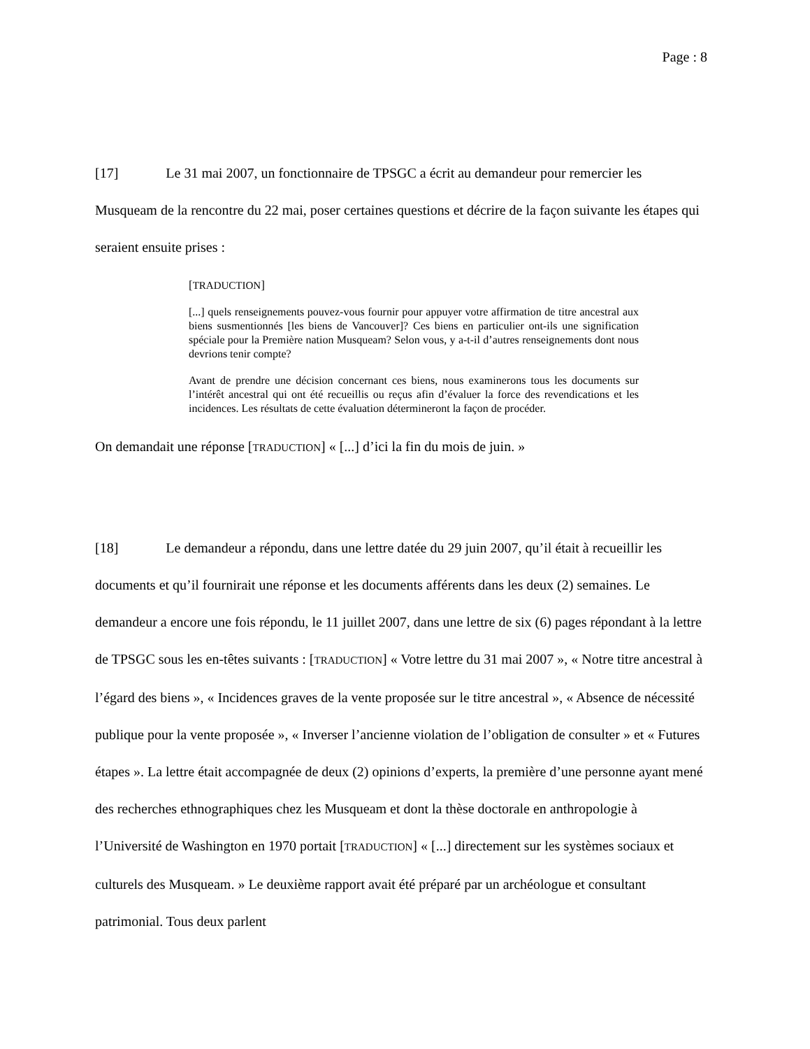Page : 8
[17] Le 31 mai 2007, un fonctionnaire de TPSGC a écrit au demandeur pour remercier les Musqueam de la rencontre du 22 mai, poser certaines questions et décrire de la façon suivante les étapes qui seraient ensuite prises :
[TRADUCTION]
[...] quels renseignements pouvez-vous fournir pour appuyer votre affirmation de titre ancestral aux biens susmentionnés [les biens de Vancouver]? Ces biens en particulier ont-ils une signification spéciale pour la Première nation Musqueam? Selon vous, y a-t-il d’autres renseignements dont nous devrions tenir compte?
Avant de prendre une décision concernant ces biens, nous examinerons tous les documents sur l’intérêt ancestral qui ont été recueillis ou reçus afin d’évaluer la force des revendications et les incidences. Les résultats de cette évaluation détermineront la façon de procéder.
On demandait une réponse [TRADUCTION] « [...] d’ici la fin du mois de juin. »
[18] Le demandeur a répondu, dans une lettre datée du 29 juin 2007, qu’il était à recueillir les documents et qu’il fournirait une réponse et les documents afférents dans les deux (2) semaines. Le demandeur a encore une fois répondu, le 11 juillet 2007, dans une lettre de six (6) pages répondant à la lettre de TPSGC sous les en-têtes suivants : [TRADUCTION] « Votre lettre du 31 mai 2007 », « Notre titre ancestral à l’égard des biens », « Incidences graves de la vente proposée sur le titre ancestral », « Absence de nécessité publique pour la vente proposée », « Inverser l’ancienne violation de l’obligation de consulter » et « Futures étapes ». La lettre était accompagnée de deux (2) opinions d’experts, la première d’une personne ayant mené des recherches ethnographiques chez les Musqueam et dont la thèse doctorale en anthropologie à l’Université de Washington en 1970 portait [TRADUCTION] « [...] directement sur les systèmes sociaux et culturels des Musqueam. » Le deuxième rapport avait été préparé par un archéologue et consultant patrimonial. Tous deux parlent